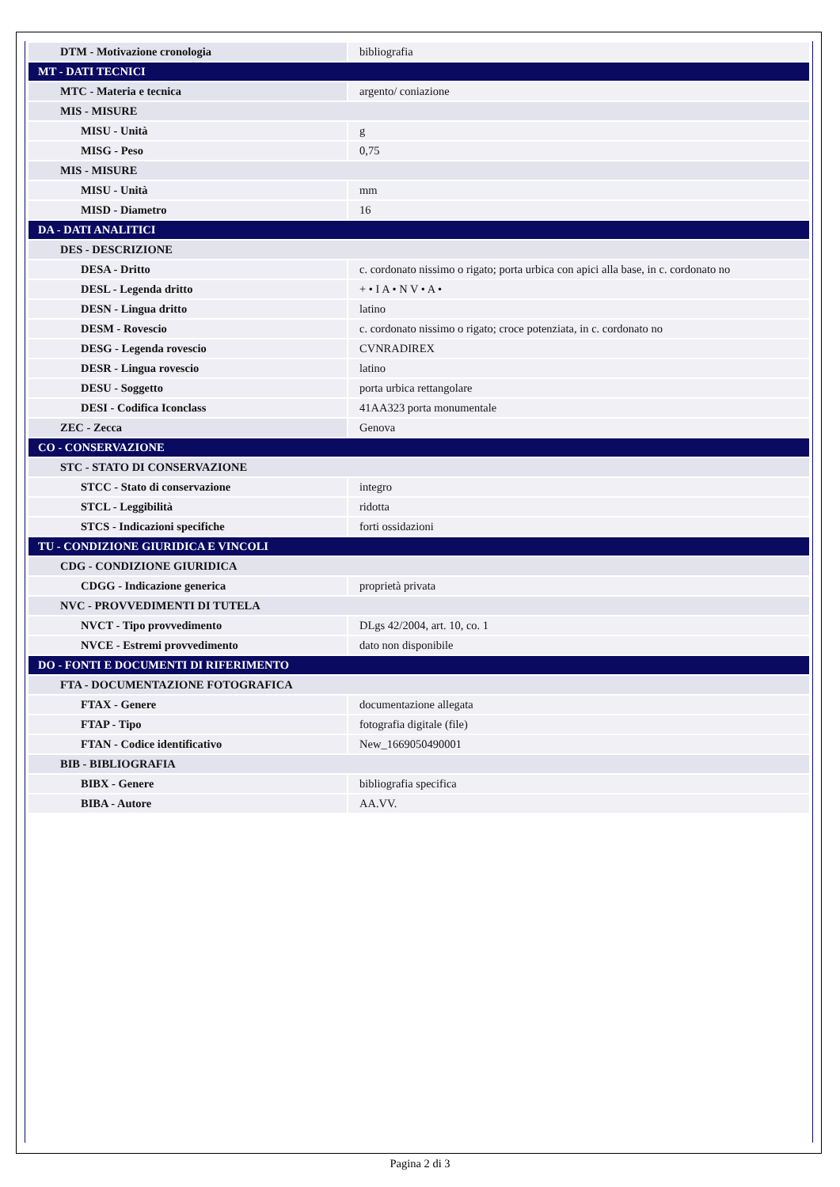| DTM - Motivazione cronologia | bibliografia |
| MT - DATI TECNICI | |
| MTC - Materia e tecnica | argento/ coniazione |
| MIS - MISURE | |
| MISU - Unità | g |
| MISG - Peso | 0,75 |
| MIS - MISURE | |
| MISU - Unità | mm |
| MISD - Diametro | 16 |
| DA - DATI ANALITICI | |
| DES - DESCRIZIONE | |
| DESA - Dritto | c. cordonato nissimo o rigato; porta urbica con apici alla base, in c. cordonato no |
| DESL - Legenda dritto | + • I A • N V • A • |
| DESN - Lingua dritto | latino |
| DESM - Rovescio | c. cordonato nissimo o rigato; croce potenziata, in c. cordonato no |
| DESG - Legenda rovescio | CVNRADIREX |
| DESR - Lingua rovescio | latino |
| DESU - Soggetto | porta urbica rettangolare |
| DESI - Codifica Iconclass | 41AA323 porta monumentale |
| ZEC - Zecca | Genova |
| CO - CONSERVAZIONE | |
| STC - STATO DI CONSERVAZIONE | |
| STCC - Stato di conservazione | integro |
| STCL - Leggibilità | ridotta |
| STCS - Indicazioni specifiche | forti ossidazioni |
| TU - CONDIZIONE GIURIDICA E VINCOLI | |
| CDG - CONDIZIONE GIURIDICA | |
| CDGG - Indicazione generica | proprietà privata |
| NVC - PROVVEDIMENTI DI TUTELA | |
| NVCT - Tipo provvedimento | DLgs 42/2004, art. 10, co. 1 |
| NVCE - Estremi provvedimento | dato non disponibile |
| DO - FONTI E DOCUMENTI DI RIFERIMENTO | |
| FTA - DOCUMENTAZIONE FOTOGRAFICA | |
| FTAX - Genere | documentazione allegata |
| FTAP - Tipo | fotografia digitale (file) |
| FTAN - Codice identificativo | New_1669050490001 |
| BIB - BIBLIOGRAFIA | |
| BIBX - Genere | bibliografia specifica |
| BIBA - Autore | AA.VV. |
Pagina 2 di 3